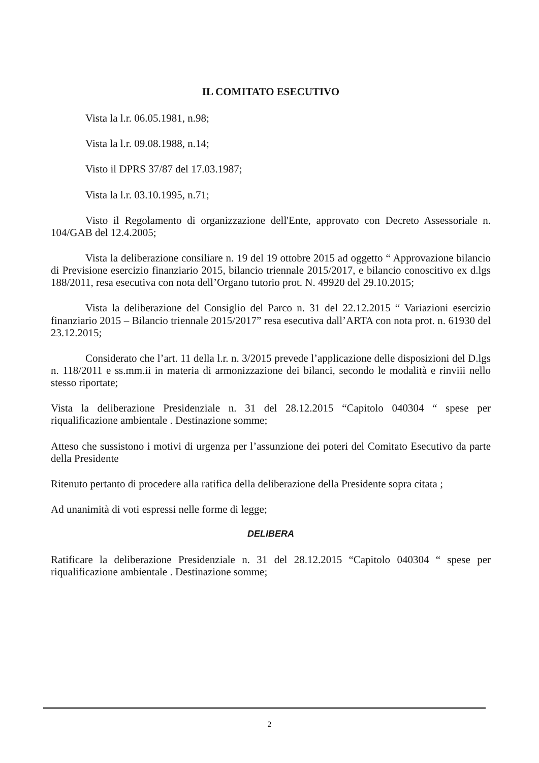IL COMITATO ESECUTIVO
Vista la l.r. 06.05.1981, n.98;
Vista la l.r. 09.08.1988, n.14;
Visto il DPRS 37/87 del 17.03.1987;
Vista la l.r. 03.10.1995, n.71;
Visto il Regolamento di organizzazione dell'Ente, approvato con Decreto Assessoriale n. 104/GAB del 12.4.2005;
Vista la deliberazione consiliare n. 19 del 19 ottobre 2015 ad oggetto “ Approvazione bilancio di Previsione esercizio finanziario 2015, bilancio triennale 2015/2017, e bilancio conoscitivo ex d.lgs 188/2011, resa esecutiva con nota dell’Organo tutorio prot. N. 49920 del 29.10.2015;
Vista la deliberazione del Consiglio del Parco n. 31 del 22.12.2015 “ Variazioni esercizio finanziario 2015 – Bilancio triennale 2015/2017” resa esecutiva dall’ARTA con nota prot. n. 61930 del 23.12.2015;
Considerato che l’art. 11 della l.r. n. 3/2015 prevede l’applicazione delle disposizioni del D.lgs n. 118/2011 e ss.mm.ii in materia di armonizzazione dei bilanci, secondo le modalità e rinviii nello stesso riportate;
Vista la deliberazione Presidenziale n. 31 del 28.12.2015 “Capitolo 040304 “ spese per riqualificazione ambientale . Destinazione somme;
Atteso che sussistono i motivi di urgenza per l’assunzione dei poteri del Comitato Esecutivo da parte della Presidente
Ritenuto pertanto di procedere alla ratifica della deliberazione della Presidente sopra citata ;
Ad unanimità di voti espressi nelle forme di legge;
DELIBERA
Ratificare la deliberazione Presidenziale n. 31 del 28.12.2015 “Capitolo 040304 “ spese per riqualificazione ambientale . Destinazione somme;
2